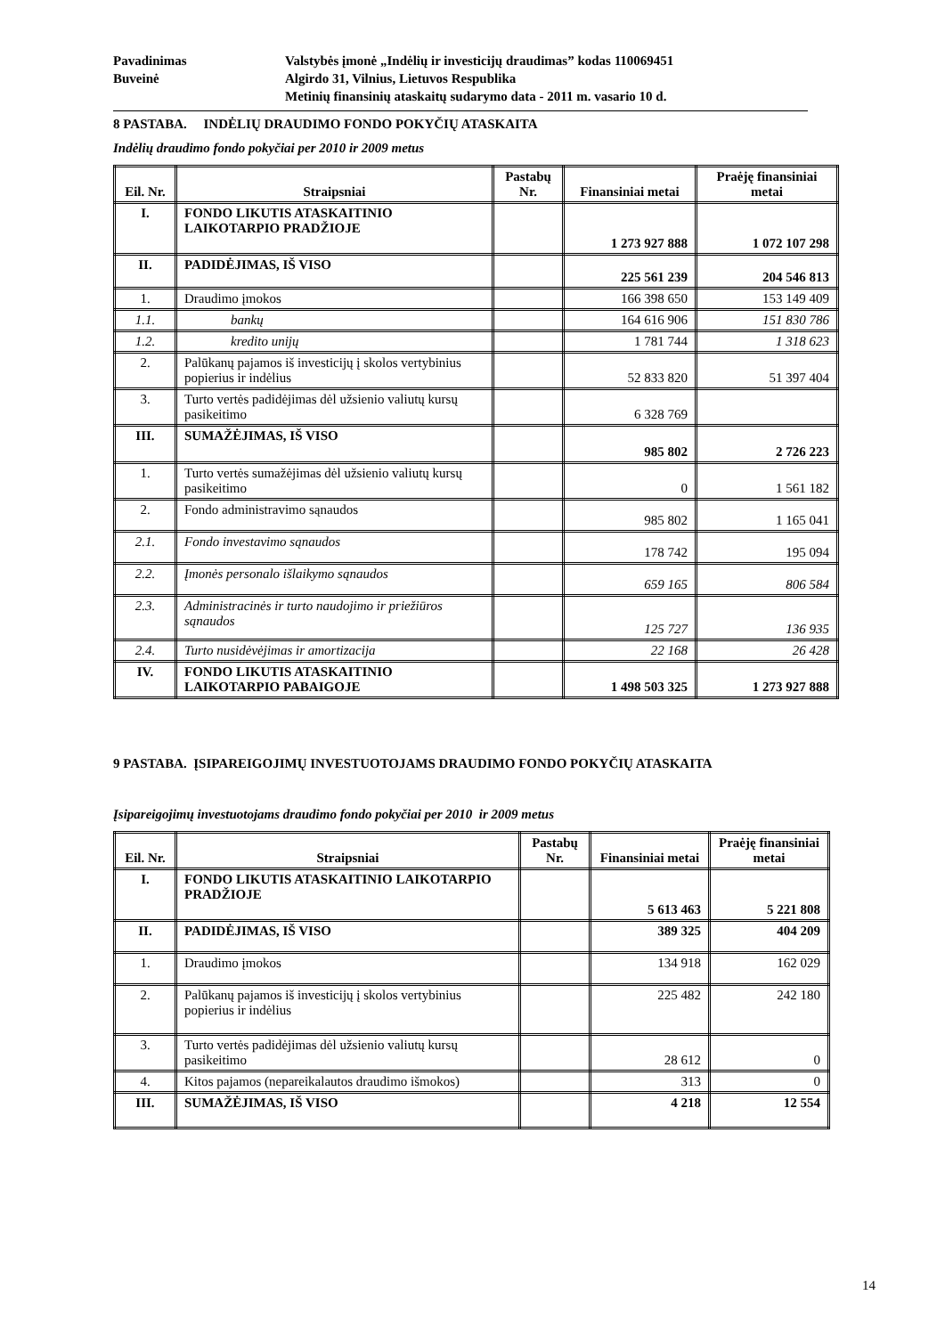Pavadinimas Valstybės įmonė „Indėlių ir investicijų draudimas” kodas 110069451
Buveinė Algirdo 31, Vilnius, Lietuvos Respublika
Metinių finansinių ataskaitų sudarymo data - 2011 m. vasario 10 d.
8 PASTABA. INDĖLIŲ DRAUDIMO FONDO POKYČIŲ ATASKAITA
Indėlių draudimo fondo pokyčiai per 2010 ir 2009 metus
| Eil. Nr. | Straipsniai | Pastabų Nr. | Finansiniai metai | Praėję finansiniai metai |
| --- | --- | --- | --- | --- |
| I. | FONDO LIKUTIS ATASKAITINIO LAIKOTARPIO PRADŽIOJE | | 1 273 927 888 | 1 072 107 298 |
| II. | PADIDĖJIMAS, IŠ VISO | | 225 561 239 | 204 546 813 |
| 1. | Draudimo įmokos | | 166 398 650 | 153 149 409 |
| 1.1. | bankų | | 164 616 906 | 151 830 786 |
| 1.2. | kredito unijų | | 1 781 744 | 1 318 623 |
| 2. | Palūkanų pajamos iš investicijų į skolos vertybinius popierius ir indėlius | | 52 833 820 | 51 397 404 |
| 3. | Turto vertės padidėjimas dėl užsienio valiutų kursų pasikeitimo | | 6 328 769 | |
| III. | SUMAŽĖJIMAS, IŠ VISO | | 985 802 | 2 726 223 |
| 1. | Turto vertės sumažėjimas dėl užsienio valiutų kursų pasikeitimo | | 0 | 1 561 182 |
| 2. | Fondo administravimo sąnaudos | | 985 802 | 1 165 041 |
| 2.1. | Fondo investavimo sąnaudos | | 178 742 | 195 094 |
| 2.2. | Įmonės personalo išlaikymo sąnaudos | | 659 165 | 806 584 |
| 2.3. | Administracinės ir turto naudojimo ir priežiūros sąnaudos | | 125 727 | 136 935 |
| 2.4. | Turto nusidėvėjimas ir amortizacija | | 22 168 | 26 428 |
| IV. | FONDO LIKUTIS ATASKAITINIO LAIKOTARPIO PABAIGOJE | | 1 498 503 325 | 1 273 927 888 |
9 PASTABA. ĮSIPAREIGOJIMŲ INVESTUOTOJAMS DRAUDIMO FONDO POKYČIŲ ATASKAITA
Įsipareigojimų investuotojams draudimo fondo pokyčiai per 2010 ir 2009 metus
| Eil. Nr. | Straipsniai | Pastabų Nr. | Finansiniai metai | Praėję finansiniai metai |
| --- | --- | --- | --- | --- |
| I. | FONDO LIKUTIS ATASKAITINIO LAIKOTARPIO PRADŽIOJE | | 5 613 463 | 5 221 808 |
| II. | PADIDĖJIMAS, IŠ VISO | | 389 325 | 404 209 |
| 1. | Draudimo įmokos | | 134 918 | 162 029 |
| 2. | Palūkanų pajamos iš investicijų į skolos vertybinius popierius ir indėlius | | 225 482 | 242 180 |
| 3. | Turto vertės padidėjimas dėl užsienio valiutų kursų pasikeitimo | | 28 612 | 0 |
| 4. | Kitos pajamos (nepareikalautos draudimo išmokos) | | 313 | 0 |
| III. | SUMAŽĖJIMAS, IŠ VISO | | 4 218 | 12 554 |
14